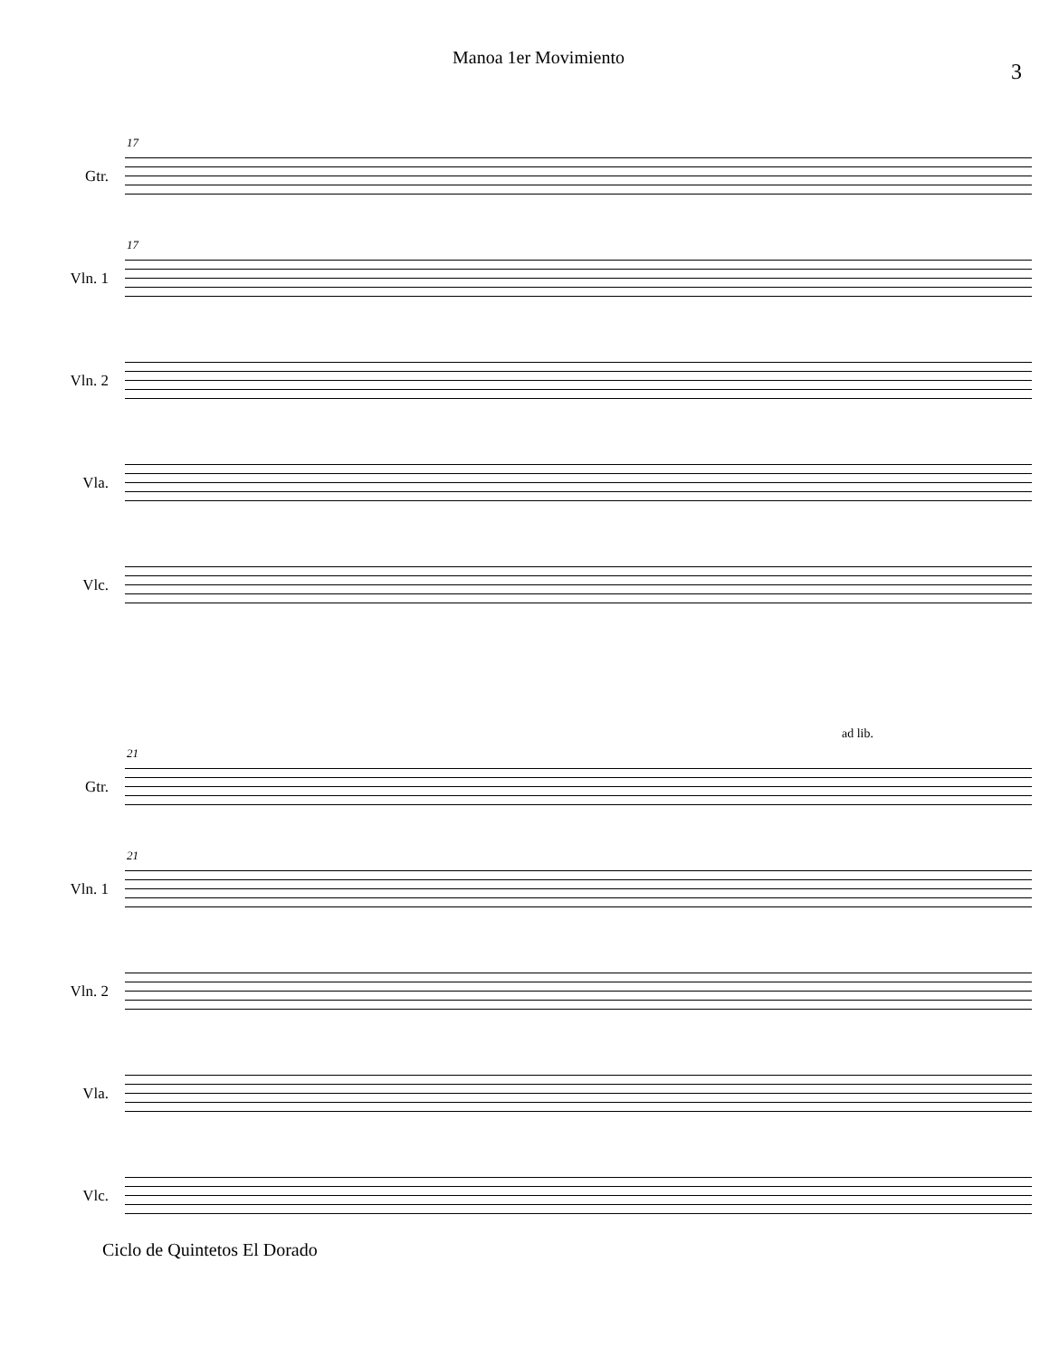Manoa 1er Movimiento
3
Gtr.
17
Vln. 1
17
Vln. 2
Vla.
Vlc.
ad lib.
Gtr.
21
Vln. 1
21
Vln. 2
Vla.
Vlc.
Ciclo de Quintetos El Dorado